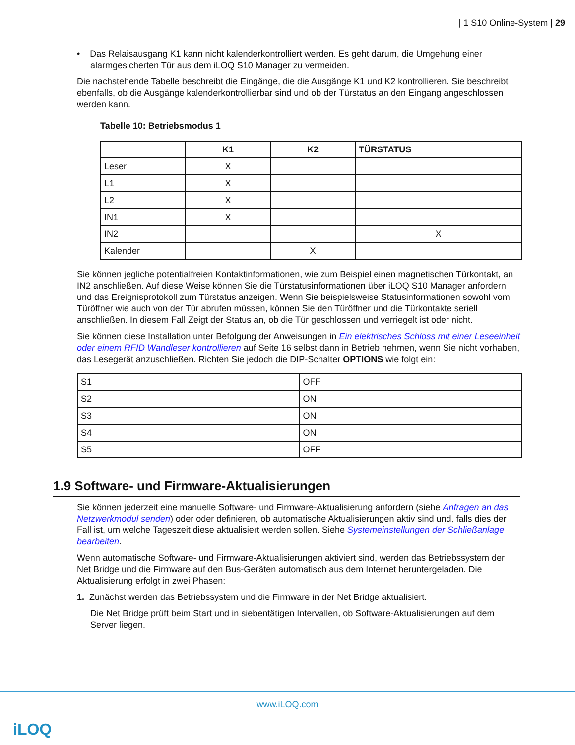| 1 S10 Online-System | 29
• Das Relaisausgang K1 kann nicht kalenderkontrolliert werden. Es geht darum, die Umgehung einer alarmgesicherten Tür aus dem iLOQ S10 Manager zu vermeiden.
Die nachstehende Tabelle beschreibt die Eingänge, die die Ausgänge K1 und K2 kontrollieren. Sie beschreibt ebenfalls, ob die Ausgänge kalenderkontrollierbar sind und ob der Türstatus an den Eingang angeschlossen werden kann.
Tabelle 10: Betriebsmodus 1
| | K1 | K2 | TÜRSTATUS |
| --- | --- | --- | --- |
| Leser | X | | |
| L1 | X | | |
| L2 | X | | |
| IN1 | X | | |
| IN2 | | | X |
| Kalender | | X | |
Sie können jegliche potentialfreien Kontaktinformationen, wie zum Beispiel einen magnetischen Türkontakt, an IN2 anschließen. Auf diese Weise können Sie die Türstatusinformationen über iLOQ S10 Manager anfordern und das Ereignisprotokoll zum Türstatus anzeigen. Wenn Sie beispielsweise Statusinformationen sowohl vom Türöffner wie auch von der Tür abrufen müssen, können Sie den Türöffner und die Türkontakte seriell anschließen. In diesem Fall Zeigt der Status an, ob die Tür geschlossen und verriegelt ist oder nicht.
Sie können diese Installation unter Befolgung der Anweisungen in Ein elektrisches Schloss mit einer Leseeinheit oder einem RFID Wandleser kontrollieren auf Seite 16 selbst dann in Betrieb nehmen, wenn Sie nicht vorhaben, das Lesegerät anzuschließen. Richten Sie jedoch die DIP-Schalter OPTIONS wie folgt ein:
| S1 | OFF |
| S2 | ON |
| S3 | ON |
| S4 | ON |
| S5 | OFF |
1.9 Software- und Firmware-Aktualisierungen
Sie können jederzeit eine manuelle Software- und Firmware-Aktualisierung anfordern (siehe Anfragen an das Netzwerkmodul senden) oder oder definieren, ob automatische Aktualisierungen aktiv sind und, falls dies der Fall ist, um welche Tageszeit diese aktualisiert werden sollen. Siehe Systemeinstellungen der Schließanlage bearbeiten.
Wenn automatische Software- und Firmware-Aktualisierungen aktiviert sind, werden das Betriebssystem der Net Bridge und die Firmware auf den Bus-Geräten automatisch aus dem Internet heruntergeladen. Die Aktualisierung erfolgt in zwei Phasen:
1. Zunächst werden das Betriebssystem und die Firmware in der Net Bridge aktualisiert.
Die Net Bridge prüft beim Start und in siebentätigen Intervallen, ob Software-Aktualisierungen auf dem Server liegen.
www.iLOQ.com
iLOQ